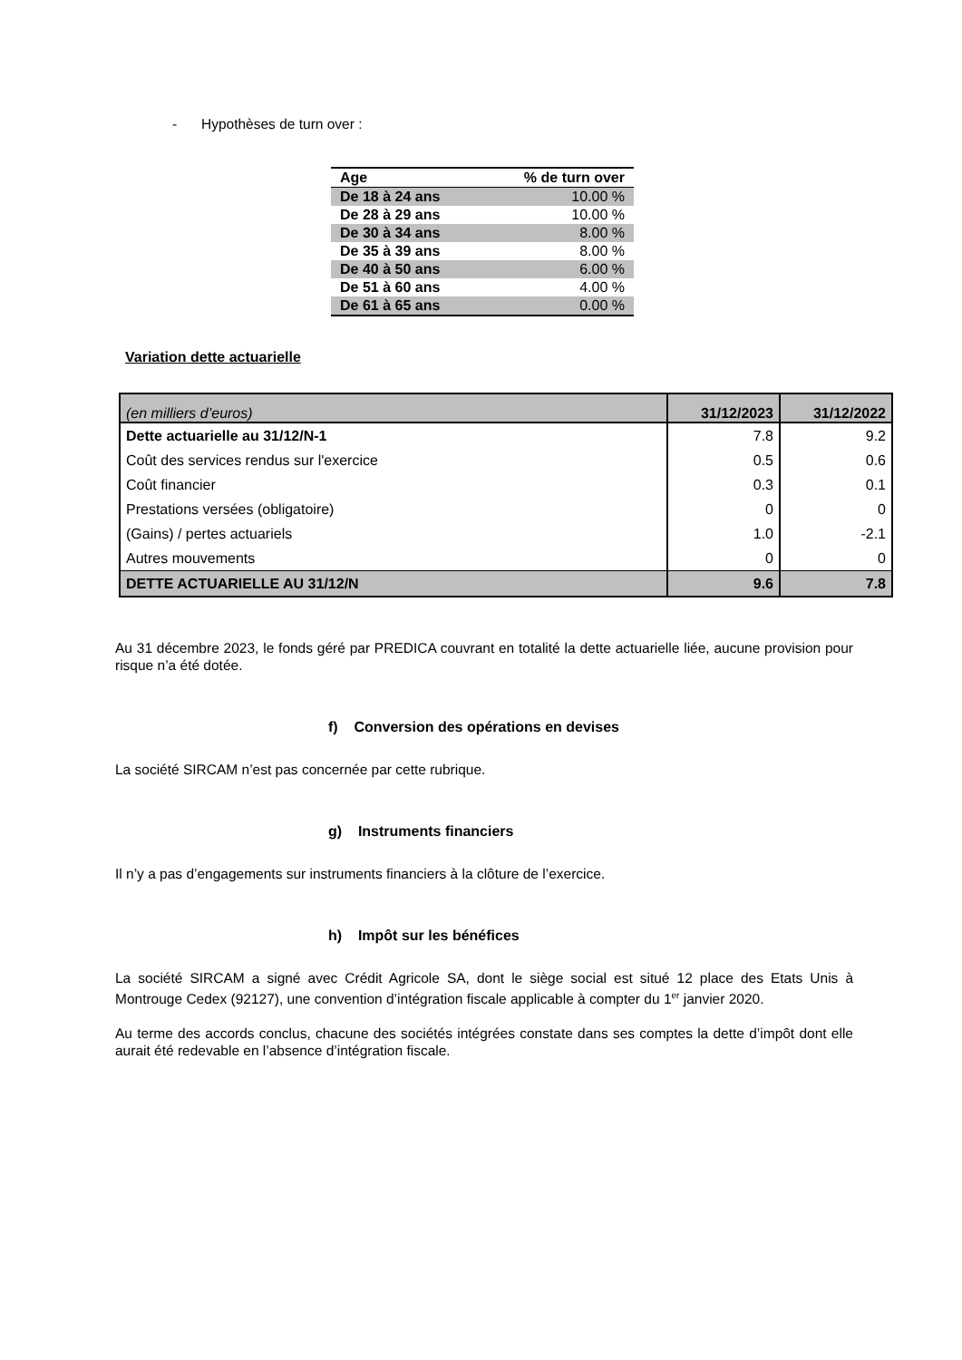- Hypothèses de turn over :
| Age | % de turn over |
| --- | --- |
| De 18 à 24 ans | 10.00 % |
| De 28 à 29 ans | 10.00 % |
| De 30 à 34 ans | 8.00 % |
| De 35 à 39 ans | 8.00 % |
| De 40 à 50 ans | 6.00 % |
| De 51 à 60 ans | 4.00 % |
| De 61 à 65 ans | 0.00 % |
Variation dette actuarielle
| (en milliers d’euros) | 31/12/2023 | 31/12/2022 |
| Dette actuarielle au 31/12/N-1 | 7.8 | 9.2 |
| Coût des services rendus sur l'exercice | 0.5 | 0.6 |
| Coût financier | 0.3 | 0.1 |
| Prestations versées (obligatoire) | 0 | 0 |
| (Gains) / pertes actuariels | 1.0 | -2.1 |
| Autres mouvements | 0 | 0 |
| DETTE ACTUARIELLE AU 31/12/N | 9.6 | 7.8 |
Au 31 décembre 2023, le fonds géré par PREDICA couvrant en totalité la dette actuarielle liée, aucune provision pour risque n’a été dotée.
f) Conversion des opérations en devises
La société SIRCAM n’est pas concernée par cette rubrique.
g) Instruments financiers
Il n’y a pas d’engagements sur instruments financiers à la clôture de l’exercice.
h) Impôt sur les bénéfices
La société SIRCAM a signé avec Crédit Agricole SA, dont le siège social est situé 12 place des Etats Unis à Montrouge Cedex (92127), une convention d’intégration fiscale applicable à compter du 1<sup>er</sup> janvier 2020.
Au terme des accords conclus, chacune des sociétés intégrées constate dans ses comptes la dette d’impôt dont elle aurait été redevable en l’absence d’intégration fiscale.